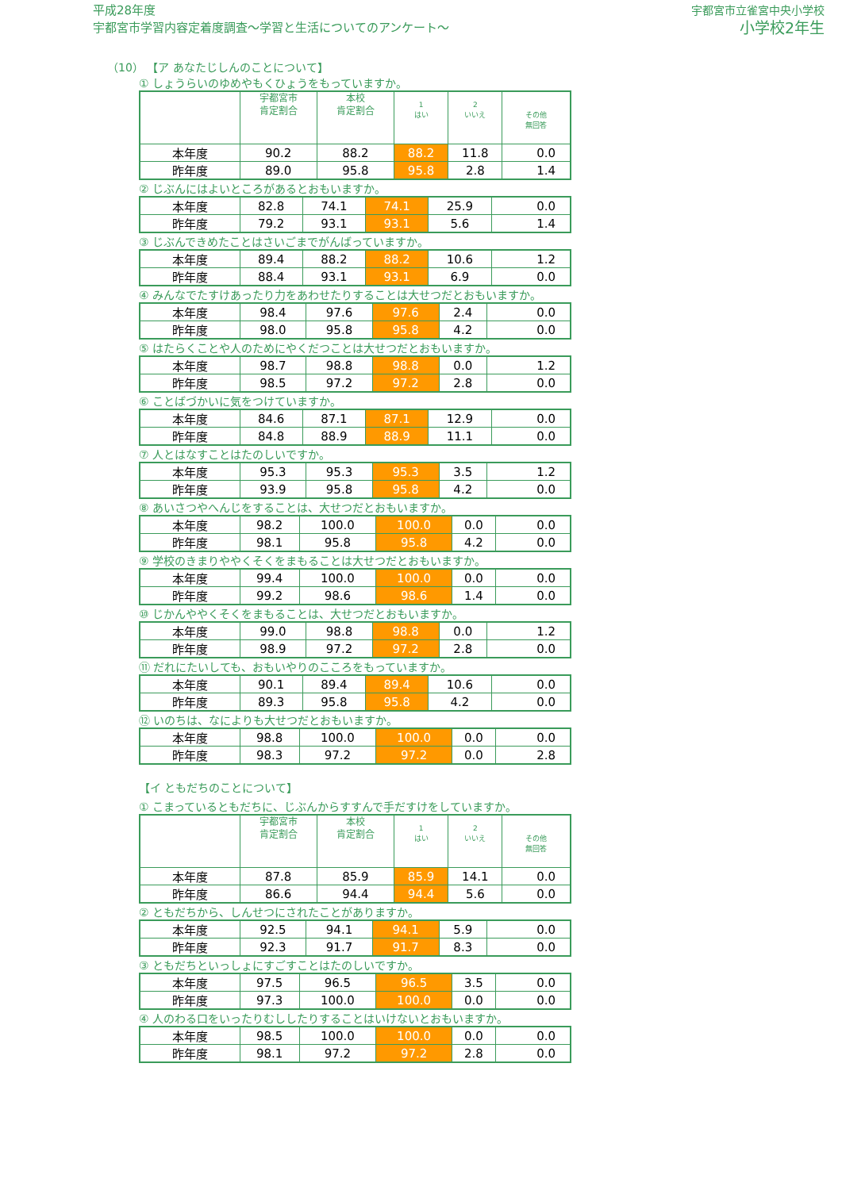平成28年度
宇都宮市学習内容定着度調査～学習と生活についてのアンケート～
宇都宮市立雀宮中央小学校
小学校2年生
（10） 【ア あなたじしんのことについて】
① しょうらいのゆめやもくひょうをもっていますか。
| | 宇都宮市 肯定割合 | 本校 肯定割合 | 1 はい | 2 いいえ | その他 無回答 |
| --- | --- | --- | --- | --- | --- |
| 本年度 | 90.2 | 88.2 | 88.2 | 11.8 | 0.0 |
| 昨年度 | 89.0 | 95.8 | 95.8 | 2.8 | 1.4 |
② じぶんにはよいところがあるとおもいますか。
| 本年度 | 82.8 | 74.1 | 74.1 | 25.9 | 0.0 |
| 昨年度 | 79.2 | 93.1 | 93.1 | 5.6 | 1.4 |
③ じぶんできめたことはさいごまでがんばっていますか。
| 本年度 | 89.4 | 88.2 | 88.2 | 10.6 | 1.2 |
| 昨年度 | 88.4 | 93.1 | 93.1 | 6.9 | 0.0 |
④ みんなでたすけあったり力をあわせたりすることは大せつだとおもいますか。
| 本年度 | 98.4 | 97.6 | 97.6 | 2.4 | 0.0 |
| 昨年度 | 98.0 | 95.8 | 95.8 | 4.2 | 0.0 |
⑤ はたらくことや人のためにやくだつことは大せつだとおもいますか。
| 本年度 | 98.7 | 98.8 | 98.8 | 0.0 | 1.2 |
| 昨年度 | 98.5 | 97.2 | 97.2 | 2.8 | 0.0 |
⑥ ことばづかいに気をつけていますか。
| 本年度 | 84.6 | 87.1 | 87.1 | 12.9 | 0.0 |
| 昨年度 | 84.8 | 88.9 | 88.9 | 11.1 | 0.0 |
⑦ 人とはなすことはたのしいですか。
| 本年度 | 95.3 | 95.3 | 95.3 | 3.5 | 1.2 |
| 昨年度 | 93.9 | 95.8 | 95.8 | 4.2 | 0.0 |
⑧ あいさつやへんじをすることは、大せつだとおもいますか。
| 本年度 | 98.2 | 100.0 | 100.0 | 0.0 | 0.0 |
| 昨年度 | 98.1 | 95.8 | 95.8 | 4.2 | 0.0 |
⑨ 学校のきまりややくそくをまもることは大せつだとおもいますか。
| 本年度 | 99.4 | 100.0 | 100.0 | 0.0 | 0.0 |
| 昨年度 | 99.2 | 98.6 | 98.6 | 1.4 | 0.0 |
⑩ じかんややくそくをまもることは、大せつだとおもいますか。
| 本年度 | 99.0 | 98.8 | 98.8 | 0.0 | 1.2 |
| 昨年度 | 98.9 | 97.2 | 97.2 | 2.8 | 0.0 |
⑪ だれにたいしても、おもいやりのこころをもっていますか。
| 本年度 | 90.1 | 89.4 | 89.4 | 10.6 | 0.0 |
| 昨年度 | 89.3 | 95.8 | 95.8 | 4.2 | 0.0 |
⑫ いのちは、なによりも大せつだとおもいますか。
| 本年度 | 98.8 | 100.0 | 100.0 | 0.0 | 0.0 |
| 昨年度 | 98.3 | 97.2 | 97.2 | 0.0 | 2.8 |
【イ ともだちのことについて】
① こまっているともだちに、じぶんからすすんで手だすけをしていますか。
| | 宇都宮市 肯定割合 | 本校 肯定割合 | 1 はい | 2 いいえ | その他 無回答 |
| --- | --- | --- | --- | --- | --- |
| 本年度 | 87.8 | 85.9 | 85.9 | 14.1 | 0.0 |
| 昨年度 | 86.6 | 94.4 | 94.4 | 5.6 | 0.0 |
② ともだちから、しんせつにされたことがありますか。
| 本年度 | 92.5 | 94.1 | 94.1 | 5.9 | 0.0 |
| 昨年度 | 92.3 | 91.7 | 91.7 | 8.3 | 0.0 |
③ ともだちといっしょにすごすことはたのしいですか。
| 本年度 | 97.5 | 96.5 | 96.5 | 3.5 | 0.0 |
| 昨年度 | 97.3 | 100.0 | 100.0 | 0.0 | 0.0 |
④ 人のわる口をいったりむししたりすることはいけないとおもいますか。
| 本年度 | 98.5 | 100.0 | 100.0 | 0.0 | 0.0 |
| 昨年度 | 98.1 | 97.2 | 97.2 | 2.8 | 0.0 |